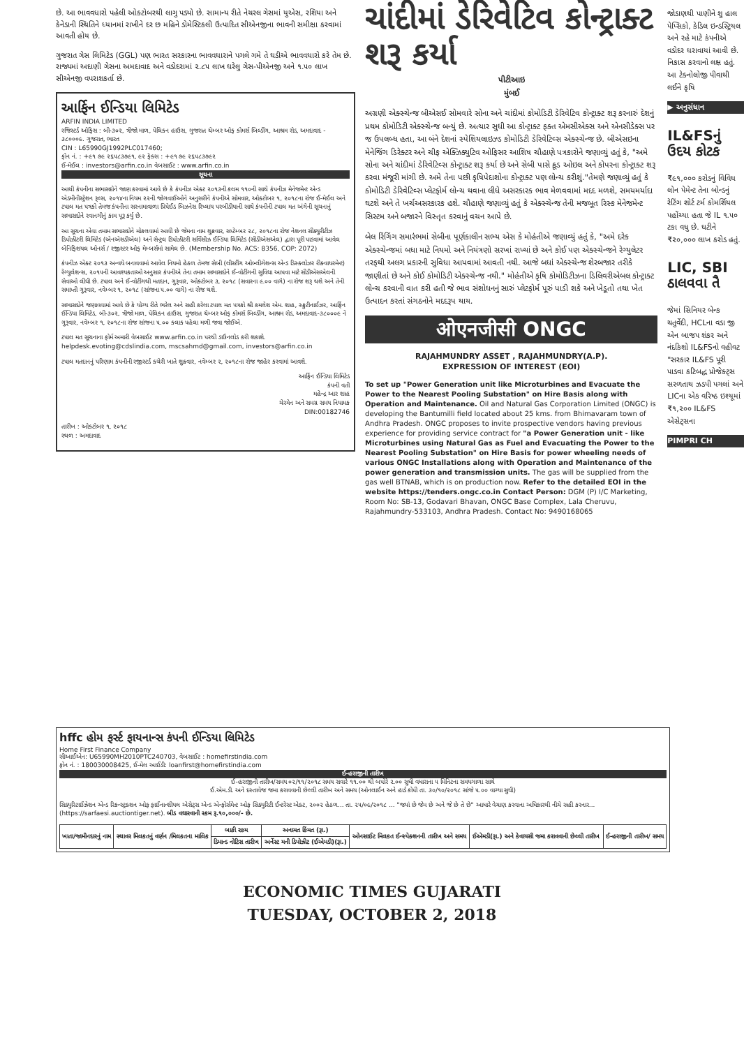છે. આ ભાવવધારો પહેલી ઓક્ટોબરથી લાગુ પડ્યો છે. સામાન્ય રીતે નેચરલ ગેસમાં યુએસ, રશિયા અને કેનેડાની સ્થિતિને ધ્યાનમાં રાખીને દર છ મહિને ડોમેસ્ટિકલી ઉત્પાદિત સીએનજીના ભાવની સમીક્ષા કરવામાં આવતી હોય છે.
ગુજરાત ગેસ લિમિટેડ (GGL) પણ ભારત સરકારના ભાવવધારાને પગલે ગમે તે ઘડીએ ભાવવધારો કરે તેમ છે. રાજ્યમાં અદાણી ગેસના અમદાવાદ અને વડોદરામાં ૨.૮૫ લાખ ઘરેલુ ગેસ-પીએનજી અને ૧.૫૦ લાખ સીએનજી વપરાશકર્તા છે.
આર્ફિન ઈન્ડિયા લિમિટેડ
ARFIN INDIA LIMITED
રજિસ્ટર્ડ ઓફિસ : બી-૩૦૨, ત્રીજો માળ, પેલિકન હાઉસ, ગુજરાત ચેમ્બર ઓફ કોમર્સ બિલ્ડીંગ, આશ્રમ રોડ, અમદાવાદ - ૩૮૦૦૦૯. ગુજરાત, ભારત
CIN : L65990GJ1992PLC017460;
ફોન નં. : +૯૧ ૭૯ ૨૬૫૮૩૭૯૧, ૯૨ ફેક્સ : +૯૧ ૭૯ ૨૬૫૮૩૭૯૨
ઈ-મેઈલ : investors@arfin.co.in વેબસાઈટ : www.arfin.co.in
સૂચના
આથી કંપનીના સભાસદોને જાણ કરવામાં આવે છે કે કંપનીઝ એક્ટ ૨૦૧૩ની કલમ ૧૧૦ની સાથે કંપનીઝ મેનેજમેન્ટ એન્ડ એડમીનીસ્ટ્રેશન રૂલ્સ, ૨૦૧૪ના નિયમ ૨૨ની જોગવાઈઓને અનુસરીને કંપનીએ સોમવાર, ઓક્ટોબર ૧, ૨૦૧૮ના રોજ ઈ-મેઈલ અને ટપાલ મત પત્રકો તેમજ કંપનીના સરનામાવાળા પ્રિપેઈડ બિઝનેસ રિપ્લાય પરબીડીયાની સાથે કંપનીની ટપાલ મત અંગેની સૂચનાનું સભાસદોને રવાનગીનું કામ પૂરૂ કર્યુ છે.
આ સૂચના એવા તમામ સભાસદોને મોકલવામાં આવી છે જેમના નામ શુક્રવાર, સપ્ટેમ્બર ૨૮, ૨૦૧૮ના રોજ નેશનલ સીક્યુરીટીઝ ડિપોઝીટરી લિમિટેડ (એનએસડીએલ) અને સેન્ટ્રલ ડિપોઝીટરી સર્વિસીઝ ઈન્ડિયા લિમિટેડ (સીડીએસએલ) દ્વારા પૂરી પાડવામાં આવેલ બેનિફિશયલ ઓનર્સ / રજીસ્ટર ઓફ મેમ્બર્સમાં સામેલ છે. (Membership No. ACS: 8356, COP: 2072)
કંપનીઝ એક્ટ ૨૦૧૩ અન્વયે બનાવવામાં આવેલ નિયમો હેઠળ તેમજ સેબી (લીસ્ટીંગ ઓબ્લીગેશન્સ એન્ડ ડિસ્ક્લોઝર રીક્વાયરમેન્ટ) રેગ્યુલેશન્સ, ૨૦૧૫ની આવશ્યકતાઓ અનુસાર કંપનીએ તેના તમામ સભાસદોને ઈ-વોટીંગની સુવિધા આપવા માટે સીડીએસએલની સેવાઓ લીધી છે. ટપાલ અને ઈ-વોટીંગથી મતદાન, ગુરૂવાર, ઓક્ટોબર ૩, ૨૦૧૮ (સવારના ૯.૦૦ વાગે) ના રોજ શરૂ થશે અને તેની સમાપ્તી ગુરૂવાર, નવેમ્બર ૧, ૨૦૧૮ (સાંજના ૫.૦૦ વાગે) ના રોજ થશે.
સભાસદોને જણાવવામાં આવે છે કે યોગ્ય રીતે ભરેલ અને સહી કરેલા ટપાલ મત પત્રકો શ્રી કમલેશ એમ. શાહ, સ્ક્રુટીનાઈઝર, આર્ફિન ઈન્ડિયા લિમિટેડ, બી-૩૦૨, ત્રીજો માળ, પેલિકન હાઉસ, ગુજરાત ચેમ્બર ઓફ કોમર્સ બિલ્ડીંગ, આશ્રમ રોડ, અમદાવાદ-૩૮૦૦૦૯ ને ગુરૂવાર, નવેમ્બર ૧, ૨૦૧૮ના રોજ સાંજના ૫.૦૦ કલાક પહેલા મળી જવા જોઈએ.
ટપાલ મત સૂચનાના ફોર્મ અમારી વેબસાઈટ www.arfin.co.in પરથી ડાઉનલોડ કરી શકાશે. helpdesk.evoting@cdslindia.com, mscsahmd@gmail.com, investors@arfin.co.in
ટપાલ મતદાનનું પરિણામ કંપનીની રજીસ્ટર્ડ કચેરી ખાતે શુક્રવાર, નવેમ્બર ૨, ૨૦૧૮ના રોજ જાહેર કરવામાં આવશે.
આર્ફિન ઈન્ડિયા લિમિટેડ
કંપની વતી
મહેન્દ્ર આર શાહ
ચેરમેન અને સમગ્ર સમય નિયામક
DIN:00182746
તારીખ : ઓક્ટોબર ૧, ૨૦૧૮
સ્થળ : અમદાવાદ
ચાંદીમાં ડેરિવેટિવ કોન્ટ્રાક્ટ શરૂ કર્યા
પીટીઆઇ
મુંબઈ
અગ્રણી એક્સ્ચેન્જ બીએસઈ સોમવારે સોના અને ચાંદીમાં કોમોડિટી ડેરિવેટિવ કોન્ટ્રાક્ટ શરૂ કરનારું દેશનું પ્રથમ કોમોડિટી એક્સ્ચેન્જ બન્યું છે. અત્યાર સુધી આ કોન્ટ્રાક્ટ ફક્ત એમસીએક્સ અને એનસીડેક્સ પર જ ઉપલબ્ધ હતા, આ બંને દેશનાં સ્પેશિયલાઇઝ્ડ કોમોડિટી ડેરિવેટિવ્સ એક્સ્ચેન્જ છે. બીએસઇના મેનેજિંગ ડિરેક્ટર અને ચીફ એક્ઝિક્યુટિવ ઓફિસર આશિષ ચૌહાણે પત્રકારોને જણાવ્યું હતું કે, "અમે સોના અને ચાંદીમાં ડેરિવેટિવ્સ કોન્ટ્રાક્ટ શરૂ કર્યા છે અને સેબી પાસે ક્રૂડ ઓઇલ અને કોપરના કોન્ટ્રાક્ટ શરૂ કરવા મંજૂરી માંગી છે. અમે તેના પછી કૃષિપેદાશોના કોન્ટ્રાક્ટ પણ લોન્ચ કરીશું."તેમણે જણાવ્યું હતું કે કોમોડિટી ડેરિવેટિવ્સ પ્લેટફોર્મ લોન્ચ થવાના લીધે અસરકારક ભાવ મેળવવામાં મદદ મળશે, સમયમર્યાદા ઘટશે અને તે ખર્ચઅસરકારક હશે. ચૌહાણે જણાવ્યું હતું કે એક્સ્ચેન્જ તેની મજબૂત રિસ્ક મેનેજમેન્ટ સિસ્ટમ અને બજારને વિસ્તૃત કરવાનું વચન આપે છે.
બેલ રિંગિંગ સમારંભમાં સેબીના પૂર્ણકાલીન સભ્ય એસ કે મોહંતીએ જણાવ્યું હતું કે, "અમે દરેક એક્સ્ચેન્જમાં બધા માટે નિયમો અને નિયંત્રણો સરખાં રાખ્યાં છે અને કોઈ પણ એક્સ્ચેન્જને રેગ્યુલેટર તરફથી અલગ પ્રકારની સુવિધા આપવામાં આવતી નથી. આજે બધાં એક્સ્ચેન્જ શેરબજાર તરીકે જાણીતાં છે અને કોઈ કોમોડિટી એક્સ્ચેન્જ નથી." મોહંતીએ કૃષિ કોમોડિટીઝના ડિલિવરીએબલ કોન્ટ્રાક્ટ લોન્ચ કરવાની વાત કરી હતી જે ભાવ સંશોધનનું સારું પ્લેટફોર્મ પૂરું પાડી શકે અને ખેડૂતો તથા ખેત ઉત્પાદન કરતાં સંગઠનોને મદદરૂપ થાય.
ओएनजीसी ONGC
RAJAHMUNDRY ASSET , RAJAHMUNDRY(A.P).
EXPRESSION OF INTEREST (EOI)
To set up "Power Generation unit like Microturbines and Evacuate the Power to the Nearest Pooling Substation" on Hire Basis along with Operation and Maintenance. Oil and Natural Gas Corporation Limited (ONGC) is developing the Bantumilli field located about 25 kms. from Bhimavaram town of Andhra Pradesh. ONGC proposes to invite prospective vendors having previous experience for providing service contract for "a Power Generation unit - like Microturbines using Natural Gas as Fuel and Evacuating the Power to the Nearest Pooling Substation" on Hire Basis for power wheeling needs of various ONGC Installations along with Operation and Maintenance of the power generation and transmission units. The gas will be supplied from the gas well BTNAB, which is on production now. Refer to the detailed EOI in the website https://tenders.ongc.co.in Contact Person: DGM (P) I/C Marketing, Room No: SB-13, Godavari Bhavan, ONGC Base Complex, Lala Cheruvu, Rajahmundry-533103, Andhra Pradesh. Contact No: 9490168065
જોડાણથી પાણીને શુ હાલ પેપ્સિકો, કેડિલ ઇન્ડસ્ટ્રિયલ અને રહે માટે કંપનીએ વડોદર ધરાવાયાં આવી છે. નિકાસ કરવાનો લક્ષ હતું. આ ટેક્નોલોજી પીવાથી લઈને કૃષિ
▶ અનુસંધાન
IL&FSનું ઉદય કોટક
₹૯૧,૦૦૦ કરોડનું વિવિધ લોન પેમેન્ટ તેના બોન્ડનું રેટિંગ શોર્ટ ટર્મ કોમર્શિયલ પહોંચ્યા હતા જે IL ૧.૫૦ ટકા વધુ છે. ઘટીને ₹૨૦,૦૦૦ લાખ કરોડ હતું.
LIC, SBI ઠાલવવા તૈ
જેમાં સિનિયર બેન્ક ચતુર્વેદી, HCLના વડા જી એન બાજપ શંકર અને નંદકિશો IL&FSનો વહીવટ "સરકાર IL&FS પૂરી પાડવા કટિબદ્ધ પ્રોજેક્ટ્સ સરળતાથ ઝડપી પગલાં અને LICના એક વરિષ્ઠ ઇશ્યૂમાં ₹૧,૨૦૦ IL&FS એસેટ્સના
PIMPRI CH
hffc હોમ ફર્સ્ટ ફાયનાન્સ કંપની ઈન્ડિયા લિમિટેડ
Home First Finance Company
સીઆઈએન: U65990MH2010PTC240703, વેબસાઈટ : homefirstindia.com
ફોન નં. : 180030008425, ઈ-મેલ આઈડી: loanfirst@homefirstindia.com
ઈ-હરાજીની તારીખ
ઈ-હરાજીની તારીખ/સમય ૦૨/૧૧/૨૦૧૮ સમય સવારે ૧૧.૦૦ થી બપોરે ૨.૦૦ સુધી વધારાના ૫ મિનિટના સમયગાળા સાથે
ઈ.એમ.ડી. અને દસ્તાવેજ જમા કરાવવાની છેલ્લી તારીખ અને સમય (ઓનલાઈન અને હાર્ડ કોપી તા. ૩૦/૧૦/૨૦૧૮ સાંજે ૫.૦૦ વાગ્યા સુધી)
સિક્યુરિટાઈઝેશન એન્ડ રિકન્સ્ટ્રક્શન ઓફ ફાઈનાન્શીયલ એસેટ્સ એન્ડ એન્ફોર્સમેન્ટ ઓફ સિક્યુરિટી ઈન્ટરેસ્ટ એક્ટ, ૨૦૦૨ હેઠળ... તા. ૨૫/૦૯/૨૦૧૮ ... "જ્યાં છે જેમ છે અને જે છે તે છે" આધારે વેચાણ કરવાના અધિકારથી નીચે સહી કરનાર... (https://sarfaesi.auctiontiger.net). બીડ વધારવાની રકમ રૂ.૧૦,૦૦૦/- છે.
| ખાતા/જામીનદારનું નામ | સ્થાવર મિલકતનું વર્ણન /મિલકતના માલિક | બાકી રકમ | અનામત કિંમત (રૂા.) | ઓનસાઈટ મિલકત ઈન્સ્પેક્શનની તારીખ અને સમય | ઈએમડી(રૂા.) અને કેવાયસી જમા કરાવવાની છેલ્લી તારીખ | ઈ-હરાજીની તારીખ/ સમય |
| --- | --- | --- | --- | --- | --- | --- |
| | | ડિમાન્ડ નોટિસ તારીખ | અર્નેસ્ટ મની ડિપોઝીટ (ઈએમડી)(રૂા.) | | | |
ECONOMIC TIMES GUJARATI
TUESDAY, OCTOBER 2, 2018